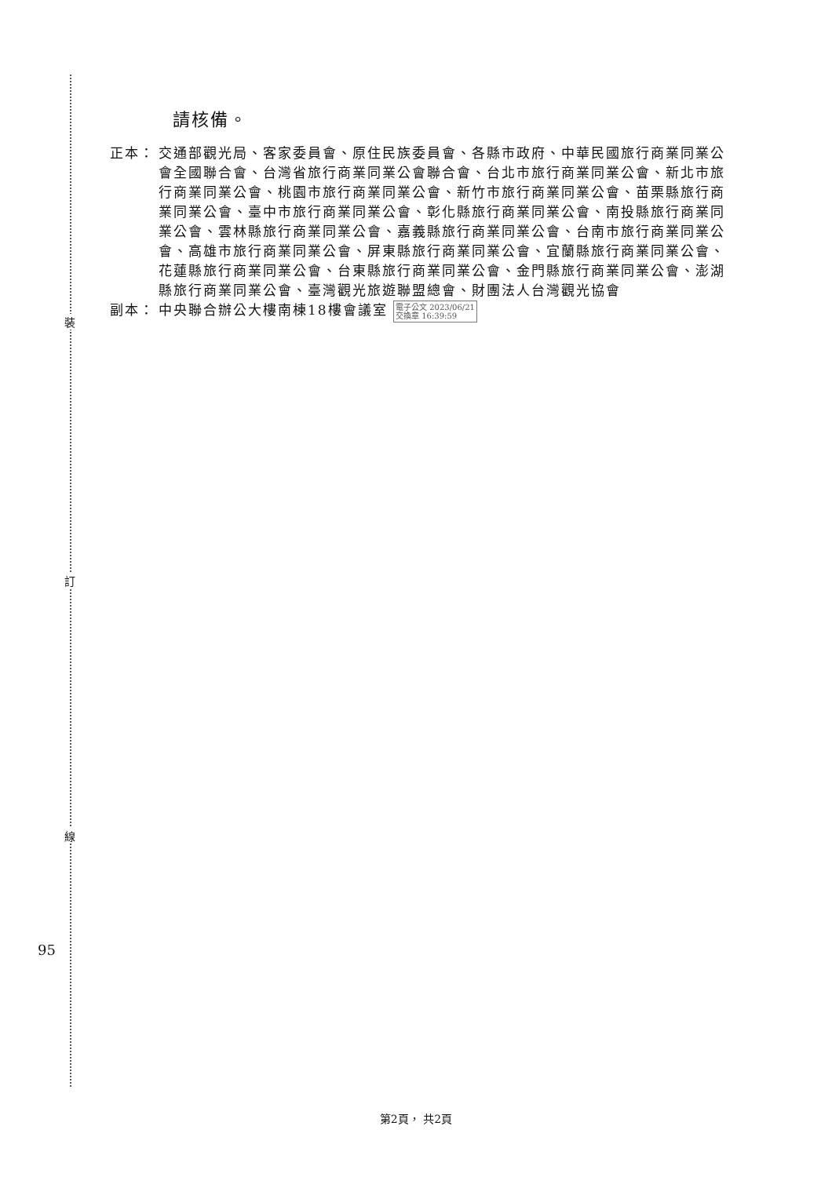裝
訂
線
95
請核備。
正本： 交通部觀光局、客家委員會、原住民族委員會、各縣市政府、中華民國旅行商業同業公會全國聯合會、台灣省旅行商業同業公會聯合會、台北市旅行商業同業公會、新北市旅行商業同業公會、桃園市旅行商業同業公會、新竹市旅行商業同業公會、苗栗縣旅行商業同業公會、臺中市旅行商業同業公會、彰化縣旅行商業同業公會、南投縣旅行商業同業公會、雲林縣旅行商業同業公會、嘉義縣旅行商業同業公會、台南市旅行商業同業公會、高雄市旅行商業同業公會、屏東縣旅行商業同業公會、宜蘭縣旅行商業同業公會、花蓮縣旅行商業同業公會、台東縣旅行商業同業公會、金門縣旅行商業同業公會、澎湖縣旅行商業同業公會、臺灣觀光旅遊聯盟總會、財團法人台灣觀光協會
副本： 中央聯合辦公大樓南棟18樓會議室 電子公文 2023/06/21
交換章 16:39:59
第2頁， 共2頁